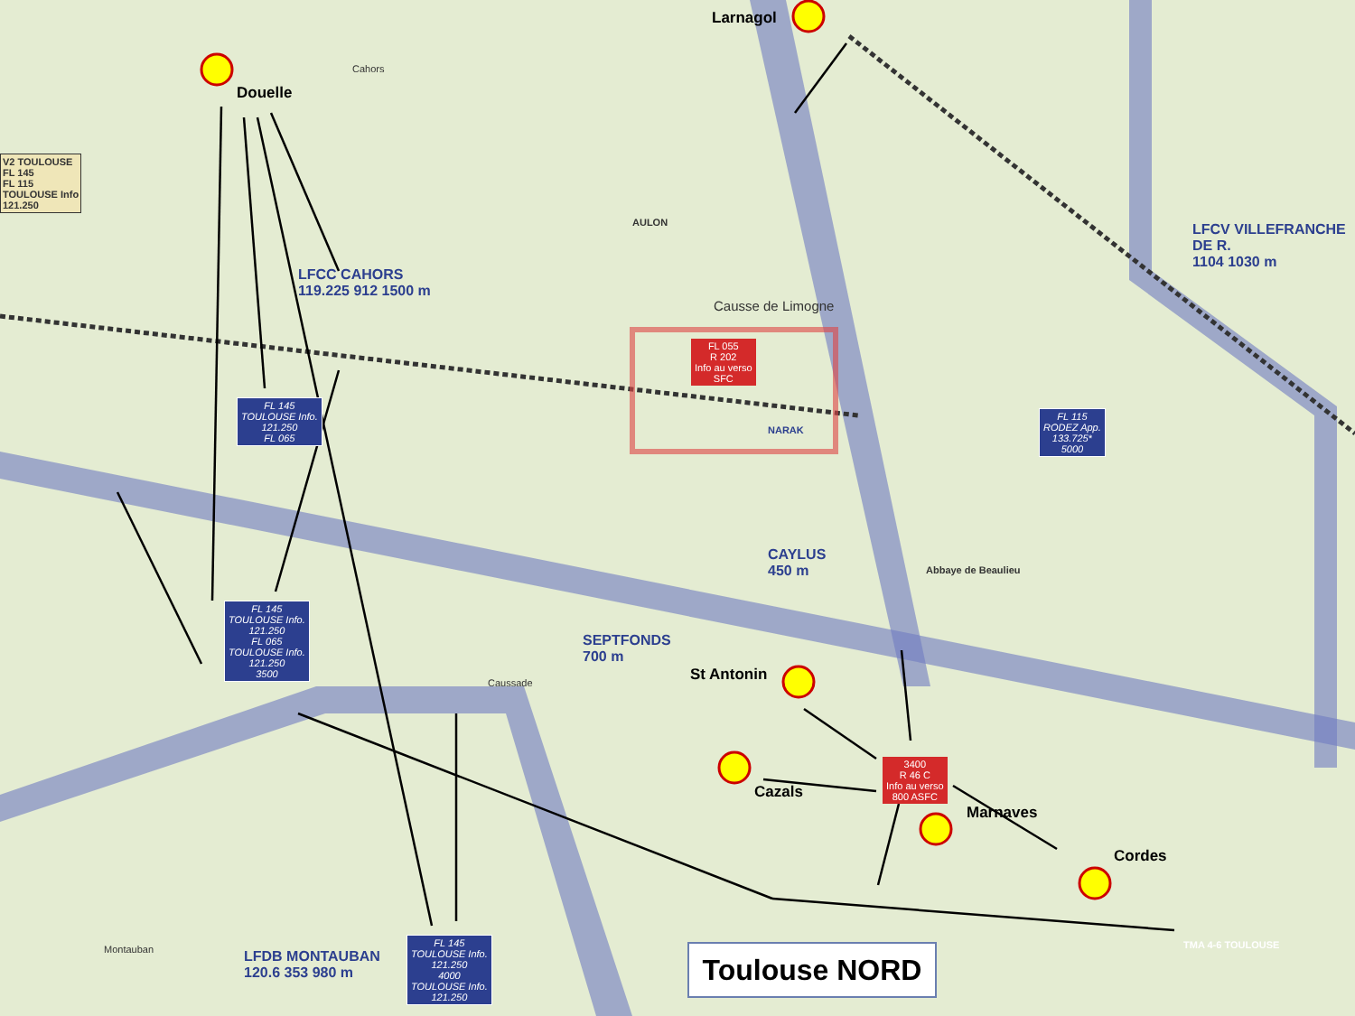Cahors
LFCC CAHORS
119.225 912 1500 m
AULON
Causse de Limogne
NARAK
LFCV VILLEFRANCHE DE R.
1104 1030 m
CAYLUS
450 m
Abbaye de Beaulieu
SEPTFONDS
700 m
Caussade
LFDB MONTAUBAN
120.6 353 980 m
Montauban TMA 4-6 TOULOUSE
V2 TOULOUSE
FL 145
FL 115
TOULOUSE Info
121.250
FL 145
TOULOUSE Info.
121.250
FL 065
FL 145
TOULOUSE Info.
121.250
FL 065
TOULOUSE Info.
121.250
3500
FL 145
TOULOUSE Info.
121.250
4000
TOULOUSE Info.
121.250
FL 115
RODEZ App.
133.725*
5000
FL 055
R 202
Info au verso
SFC
3400
R 46 C
Info au verso
800 ASFC
Douelle
Larnagol
St Antonin
Cazals
Marnaves
Cordes
Toulouse NORD